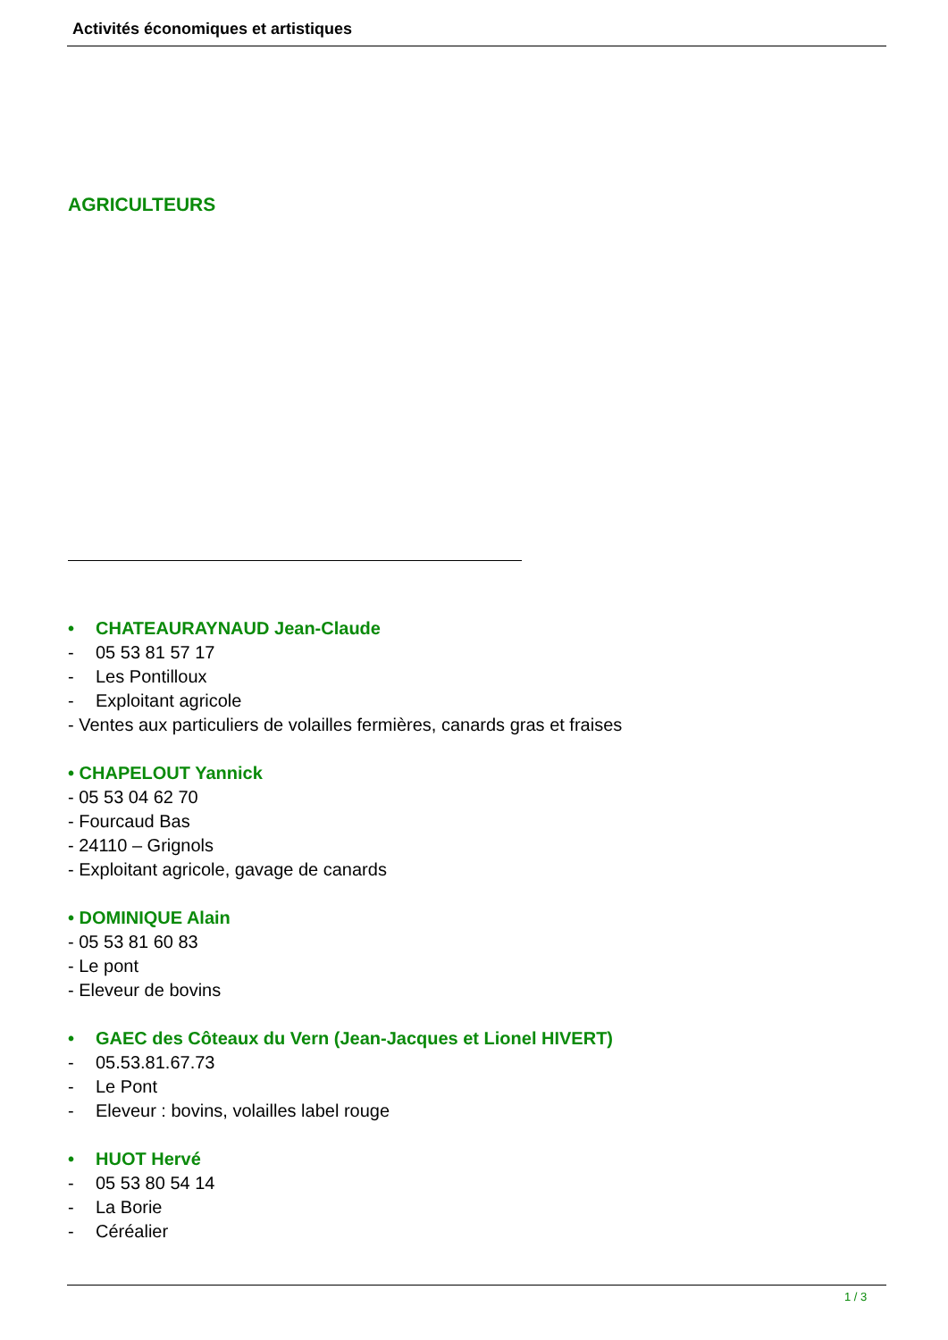Activités économiques et artistiques
AGRICULTEURS
• CHATEAURAYNAUD Jean-Claude
- 05 53 81 57 17
- Les Pontilloux
- Exploitant agricole
- Ventes aux particuliers de volailles fermières, canards gras et fraises
• CHAPELOUT Yannick
- 05 53 04 62 70
- Fourcaud Bas
- 24110 – Grignols
- Exploitant agricole, gavage de canards
• DOMINIQUE Alain
- 05 53 81 60 83
- Le pont
- Eleveur de bovins
• GAEC des Côteaux du Vern (Jean-Jacques et Lionel HIVERT)
- 05.53.81.67.73
- Le Pont
- Eleveur : bovins, volailles label rouge
• HUOT Hervé
- 05 53 80 54 14
- La Borie
- Céréalier
1 / 3